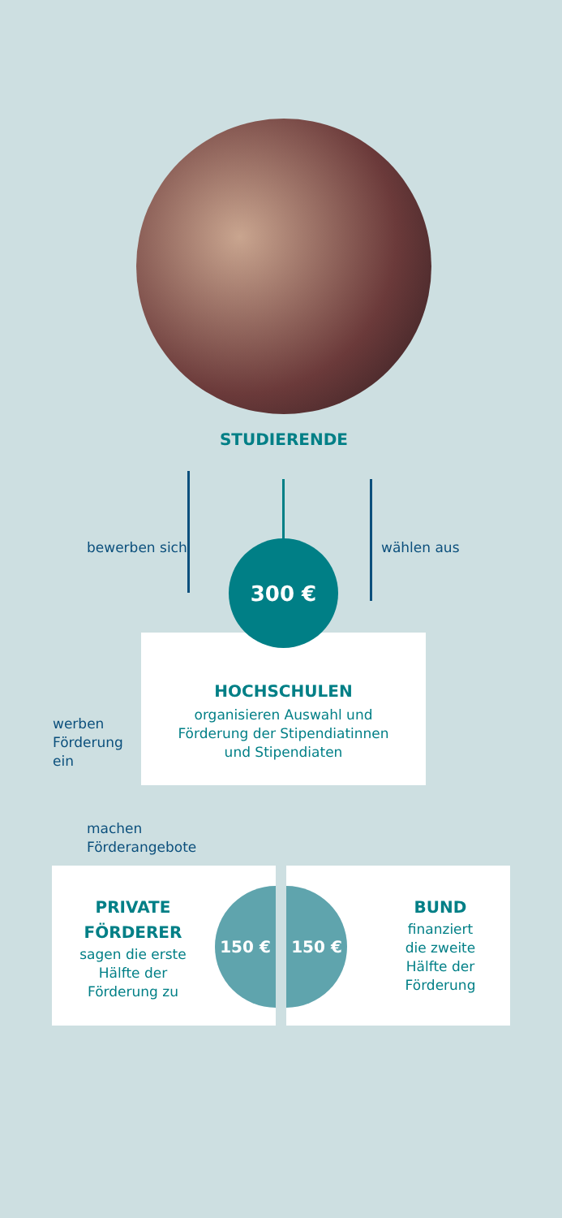STUDIERENDE
bewerben sich wählen aus
HOCHSCHULEN
organisieren Auswahl und
Förderung der Stipendiatinnen
und Stipendiaten
300 €
werben
Förderung
ein
machen
Förderangebote
PRIVATE
FÖRDERER
sagen die erste
Hälfte der
Förderung zu
BUND
finanziert
die zweite
Hälfte der
Förderung
150 € 150 €